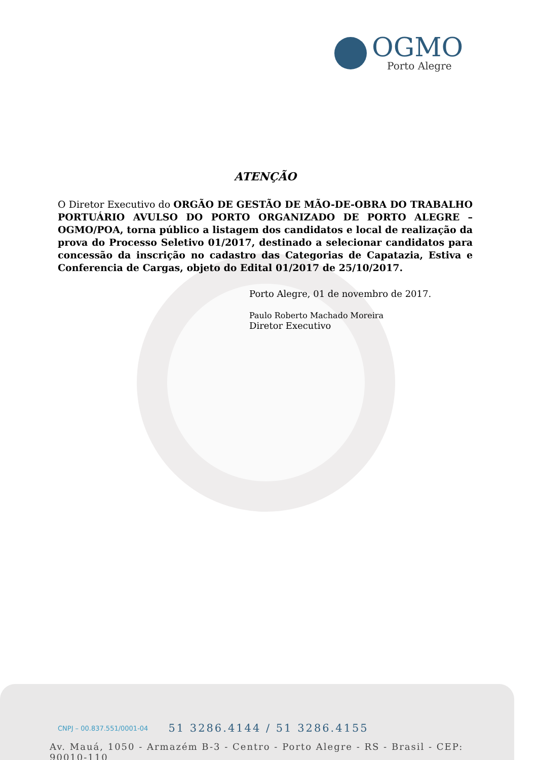OGMO
Porto Alegre
ATENÇÃO
O Diretor Executivo do ORGÃO DE GESTÃO DE MÃO-DE-OBRA DO TRABALHO PORTUÁRIO AVULSO DO PORTO ORGANIZADO DE PORTO ALEGRE – OGMO/POA, torna público a listagem dos candidatos e local de realização da prova do Processo Seletivo 01/2017, destinado a selecionar candidatos para concessão da inscrição no cadastro das Categorias de Capatazia, Estiva e Conferencia de Cargas, objeto do Edital 01/2017 de 25/10/2017.
Porto Alegre, 01 de novembro de 2017.
Paulo Roberto Machado Moreira
Diretor Executivo
CNPJ – 00.837.551/0001-04 51 3286.4144 / 51 3286.4155
Av. Mauá, 1050 - Armazém B-3 - Centro - Porto Alegre - RS - Brasil - CEP: 90010-110